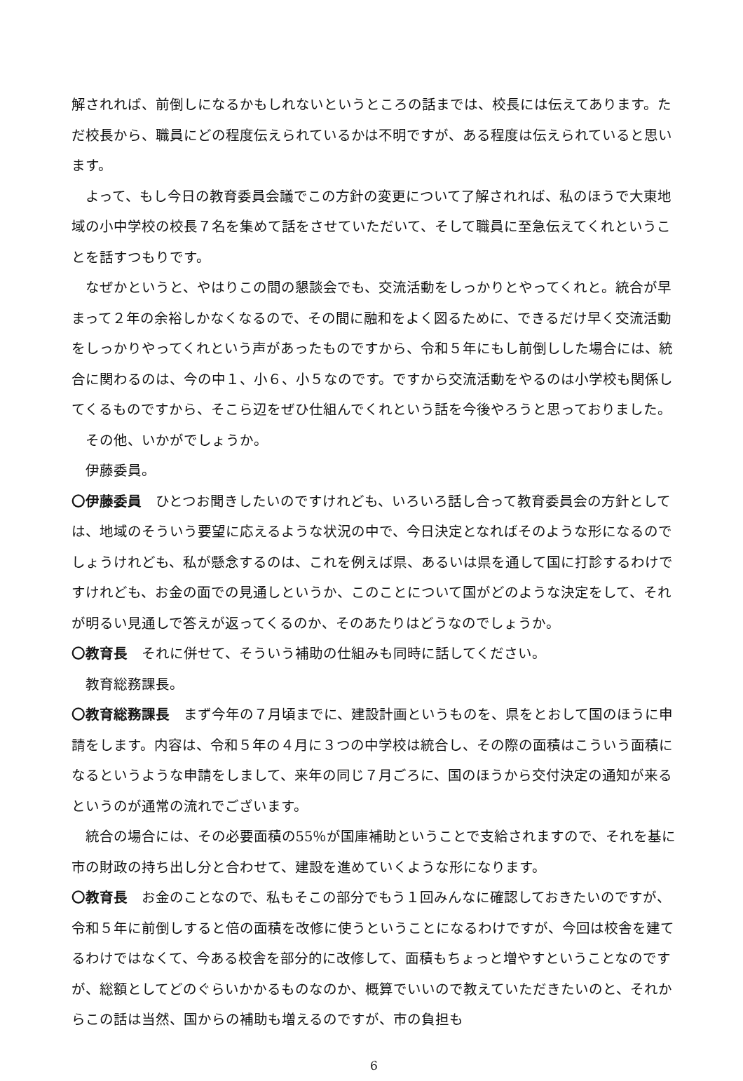解されれば、前倒しになるかもしれないというところの話までは、校長には伝えてあります。ただ校長から、職員にどの程度伝えられているかは不明ですが、ある程度は伝えられていると思います。
よって、もし今日の教育委員会議でこの方針の変更について了解されれば、私のほうで大東地域の小中学校の校長７名を集めて話をさせていただいて、そして職員に至急伝えてくれということを話すつもりです。
なぜかというと、やはりこの間の懇談会でも、交流活動をしっかりとやってくれと。統合が早まって２年の余裕しかなくなるので、その間に融和をよく図るために、できるだけ早く交流活動をしっかりやってくれという声があったものですから、令和５年にもし前倒しした場合には、統合に関わるのは、今の中１、小６、小５なのです。ですから交流活動をやるのは小学校も関係してくるものですから、そこら辺をぜひ仕組んでくれという話を今後やろうと思っておりました。
その他、いかがでしょうか。
伊藤委員。
〇伊藤委員　ひとつお聞きしたいのですけれども、いろいろ話し合って教育委員会の方針としては、地域のそういう要望に応えるような状況の中で、今日決定となればそのような形になるのでしょうけれども、私が懸念するのは、これを例えば県、あるいは県を通して国に打診するわけですけれども、お金の面での見通しというか、このことについて国がどのような決定をして、それが明るい見通しで答えが返ってくるのか、そのあたりはどうなのでしょうか。
〇教育長　それに併せて、そういう補助の仕組みも同時に話してください。
教育総務課長。
〇教育総務課長　まず今年の７月頃までに、建設計画というものを、県をとおして国のほうに申請をします。内容は、令和５年の４月に３つの中学校は統合し、その際の面積はこういう面積になるというような申請をしまして、来年の同じ７月ごろに、国のほうから交付決定の通知が来るというのが通常の流れでございます。
統合の場合には、その必要面積の55％が国庫補助ということで支給されますので、それを基に市の財政の持ち出し分と合わせて、建設を進めていくような形になります。
〇教育長　お金のことなので、私もそこの部分でもう１回みんなに確認しておきたいのですが、令和５年に前倒しすると倍の面積を改修に使うということになるわけですが、今回は校舎を建てるわけではなくて、今ある校舎を部分的に改修して、面積もちょっと増やすということなのですが、総額としてどのぐらいかかるものなのか、概算でいいので教えていただきたいのと、それからこの話は当然、国からの補助も増えるのですが、市の負担も
6